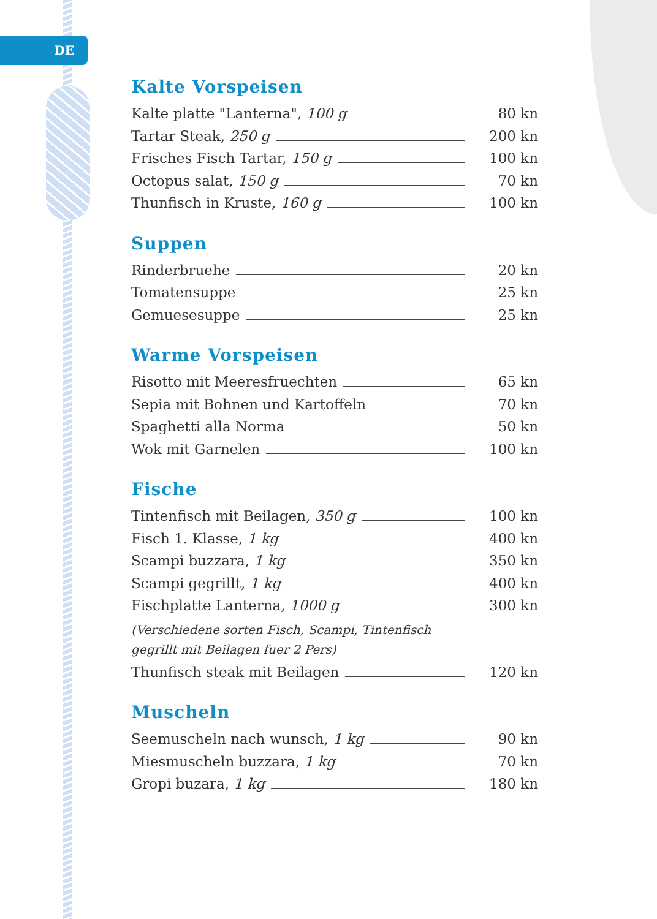DE
Kalte Vorspeisen
Kalte platte "Lanterna", 100 g 80 kn
Tartar Steak, 250 g 200 kn
Frisches Fisch Tartar, 150 g 100 kn
Octopus salat, 150 g 70 kn
Thunfisch in Kruste, 160 g 100 kn
Suppen
Rinderbruehe 20 kn
Tomatensuppe 25 kn
Gemuesesuppe 25 kn
Warme Vorspeisen
Risotto mit Meeresfruechten 65 kn
Sepia mit Bohnen und Kartoffeln 70 kn
Spaghetti alla Norma 50 kn
Wok mit Garnelen 100 kn
Fische
Tintenfisch mit Beilagen, 350 g 100 kn
Fisch 1. Klasse, 1 kg 400 kn
Scampi buzzara, 1 kg 350 kn
Scampi gegrillt, 1 kg 400 kn
Fischplatte Lanterna, 1000 g 300 kn
(Verschiedene sorten Fisch, Scampi, Tintenfisch gegrillt mit Beilagen fuer 2 Pers)
Thunfisch steak mit Beilagen 120 kn
Muscheln
Seemuscheln nach wunsch, 1 kg 90 kn
Miesmuscheln buzzara, 1 kg 70 kn
Gropi buzara, 1 kg 180 kn